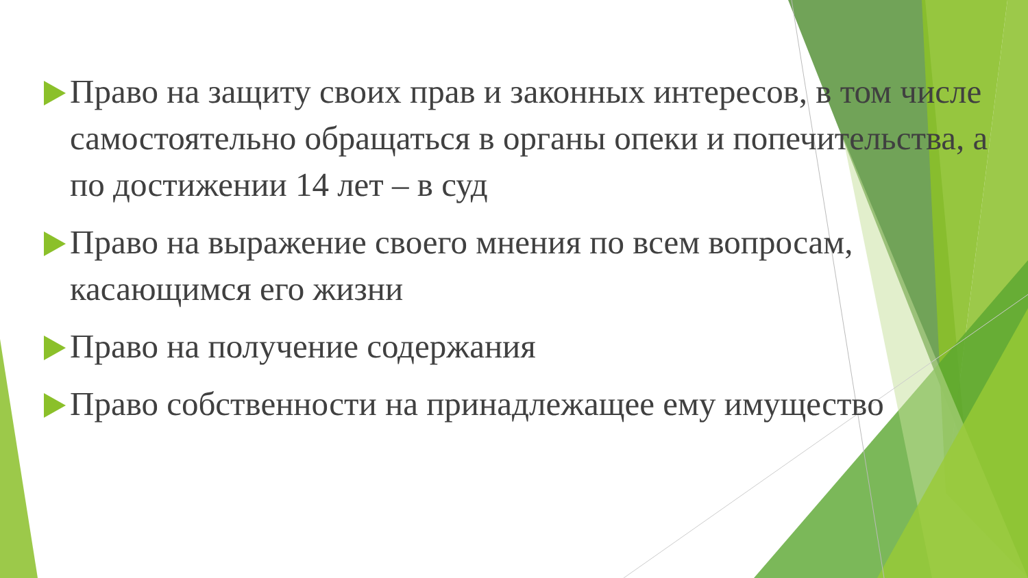Право на защиту своих прав и законных интересов, в том числе самостоятельно обращаться в органы опеки и попечительства, а по достижении 14 лет – в суд
Право на выражение своего мнения по всем вопросам, касающимся его жизни
Право на получение содержания
Право собственности на принадлежащее ему имущество